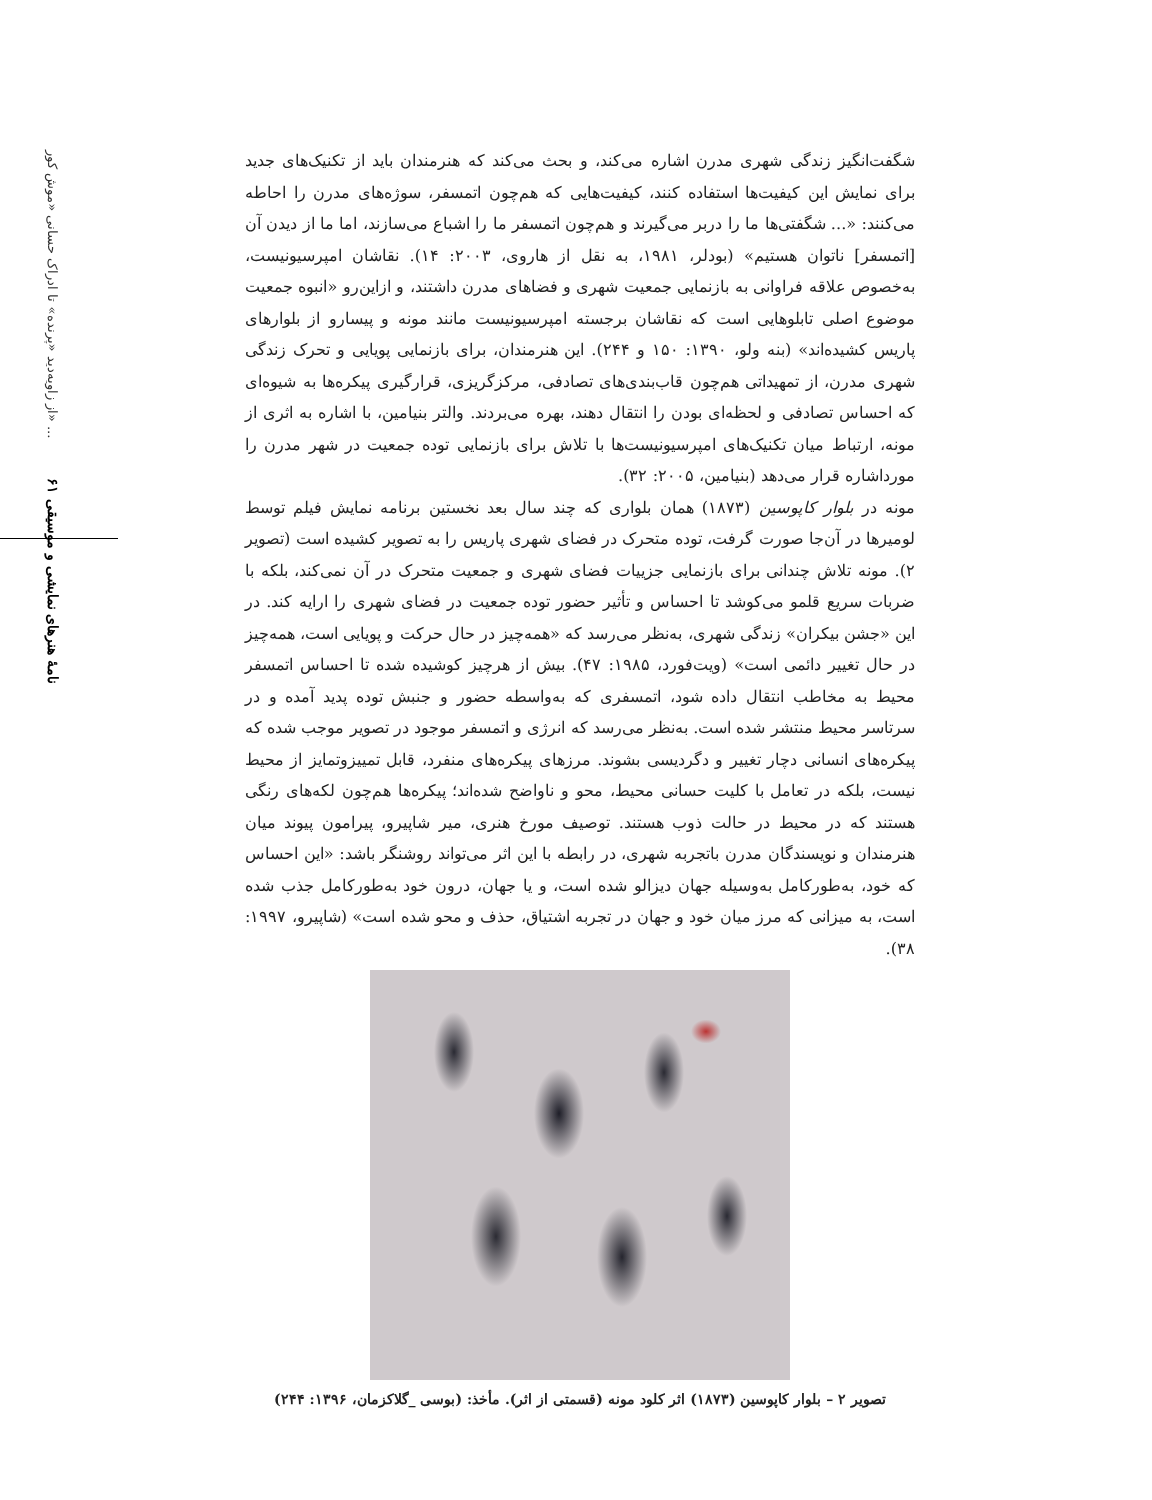از زاویه‌دید «پرنده» تا ادراک حسانی «موش کور» ...
نامهٔ هنرهای نمایشی و موسیقی ۶۱
شگفت‌انگیز زندگی شهری مدرن اشاره می‌کند، و بحث می‌کند که هنرمندان باید از تکنیک‌های جدید برای نمایش این کیفیت‌ها استفاده کنند، کیفیت‌هایی که هم‌چون اتمسفر، سوژه‌های مدرن را احاطه می‌کنند: «... شگفتی‌ها ما را دربر می‌گیرند و هم‌چون اتمسفر ما را اشباع می‌سازند، اما ما از دیدن آن [اتمسفر] ناتوان هستیم» (بودلر، ۱۹۸۱، به نقل از هاروی، ۲۰۰۳: ۱۴). نقاشان امپرسیونیست، به‌خصوص علاقه فراوانی به بازنمایی جمعیت شهری و فضاهای مدرن داشتند، و ازاین‌رو «انبوه جمعیت موضوع اصلی تابلوهایی است که نقاشان برجسته امپرسیونیست مانند مونه و پیسارو از بلوارهای پاریس کشیده‌اند» (بنه ولو، ۱۳۹۰: ۱۵۰ و ۲۴۴). این هنرمندان، برای بازنمایی پویایی و تحرک زندگی شهری مدرن، از تمهیداتی هم‌چون قاب‌بندی‌های تصادفی، مرکزگریزی، قرارگیری پیکره‌ها به شیوه‌ای که احساس تصادفی و لحظه‌ای بودن را انتقال دهند، بهره می‌بردند. والتر بنیامین، با اشاره به اثری از مونه، ارتباط میان تکنیک‌های امپرسیونیست‌ها با تلاش برای بازنمایی توده جمعیت در شهر مدرن را مورداشاره قرار می‌دهد (بنیامین، ۲۰۰۵: ۳۲).
مونه در بلوار کاپوسین (۱۸۷۳) همان بلواری که چند سال بعد نخستین برنامه نمایش فیلم توسط لومیرها در آن‌جا صورت گرفت، توده متحرک در فضای شهری پاریس را به تصویر کشیده است (تصویر ۲). مونه تلاش چندانی برای بازنمایی جزییات فضای شهری و جمعیت متحرک در آن نمی‌کند، بلکه با ضربات سریع قلمو می‌کوشد تا احساس و تأثیر حضور توده جمعیت در فضای شهری را ارایه کند. در این «جشن بیکران» زندگی شهری، به‌نظر می‌رسد که «همه‌چیز در حال حرکت و پویایی است، همه‌چیز در حال تغییر دائمی است» (ویت‌فورد، ۱۹۸۵: ۴۷). بیش از هرچیز کوشیده شده تا احساس اتمسفر محیط به مخاطب انتقال داده شود، اتمسفری که به‌واسطه حضور و جنبش توده پدید آمده و در سرتاسر محیط منتشر شده است. به‌نظر می‌رسد که انرژی و اتمسفر موجود در تصویر موجب شده که پیکره‌های انسانی دچار تغییر و دگردیسی بشوند. مرزهای پیکره‌های منفرد، قابل تمییزوتمایز از محیط نیست، بلکه در تعامل با کلیت حسانی محیط، محو و ناواضح شده‌اند؛ پیکره‌ها هم‌چون لکه‌های رنگی هستند که در محیط در حالت ذوب هستند. توصیف مورخ هنری، میر شاپیرو، پیرامون پیوند میان هنرمندان و نویسندگان مدرن باتجربه شهری، در رابطه با این اثر می‌تواند روشنگر باشد: «این احساس که خود، به‌طورکامل به‌وسیله جهان دیزالو شده است، و یا جهان، درون خود به‌طورکامل جذب شده است، به میزانی که مرز میان خود و جهان در تجربه اشتیاق، حذف و محو شده است» (شاپیرو، ۱۹۹۷: ۳۸).
تصویر ۲ – بلوار کاپوسین (۱۸۷۳) اثر کلود مونه (قسمتی از اثر). مأخذ: (بوسی _گلاکزمان، ۱۳۹۶: ۲۴۴)